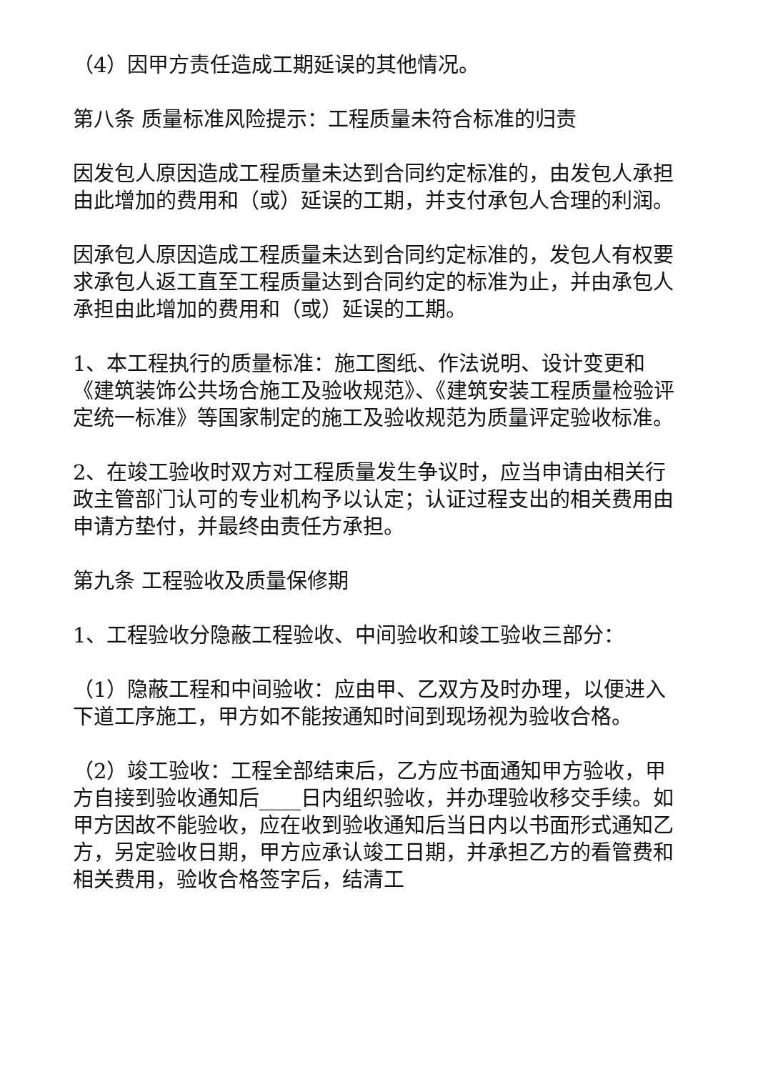（4）因甲方责任造成工期延误的其他情况。
第八条 质量标准风险提示：工程质量未符合标准的归责
因发包人原因造成工程质量未达到合同约定标准的，由发包人承担由此增加的费用和（或）延误的工期，并支付承包人合理的利润。
因承包人原因造成工程质量未达到合同约定标准的，发包人有权要求承包人返工直至工程质量达到合同约定的标准为止，并由承包人承担由此增加的费用和（或）延误的工期。
1、本工程执行的质量标准：施工图纸、作法说明、设计变更和《建筑装饰公共场合施工及验收规范》、《建筑安装工程质量检验评定统一标准》等国家制定的施工及验收规范为质量评定验收标准。
2、在竣工验收时双方对工程质量发生争议时，应当申请由相关行政主管部门认可的专业机构予以认定；认证过程支出的相关费用由申请方垫付，并最终由责任方承担。
第九条 工程验收及质量保修期
1、工程验收分隐蔽工程验收、中间验收和竣工验收三部分：
（1）隐蔽工程和中间验收：应由甲、乙双方及时办理，以便进入下道工序施工，甲方如不能按通知时间到现场视为验收合格。
（2）竣工验收：工程全部结束后，乙方应书面通知甲方验收，甲方自接到验收通知后____日内组织验收，并办理验收移交手续。如甲方因故不能验收，应在收到验收通知后当日内以书面形式通知乙方，另定验收日期，甲方应承认竣工日期，并承担乙方的看管费和相关费用，验收合格签字后，结清工